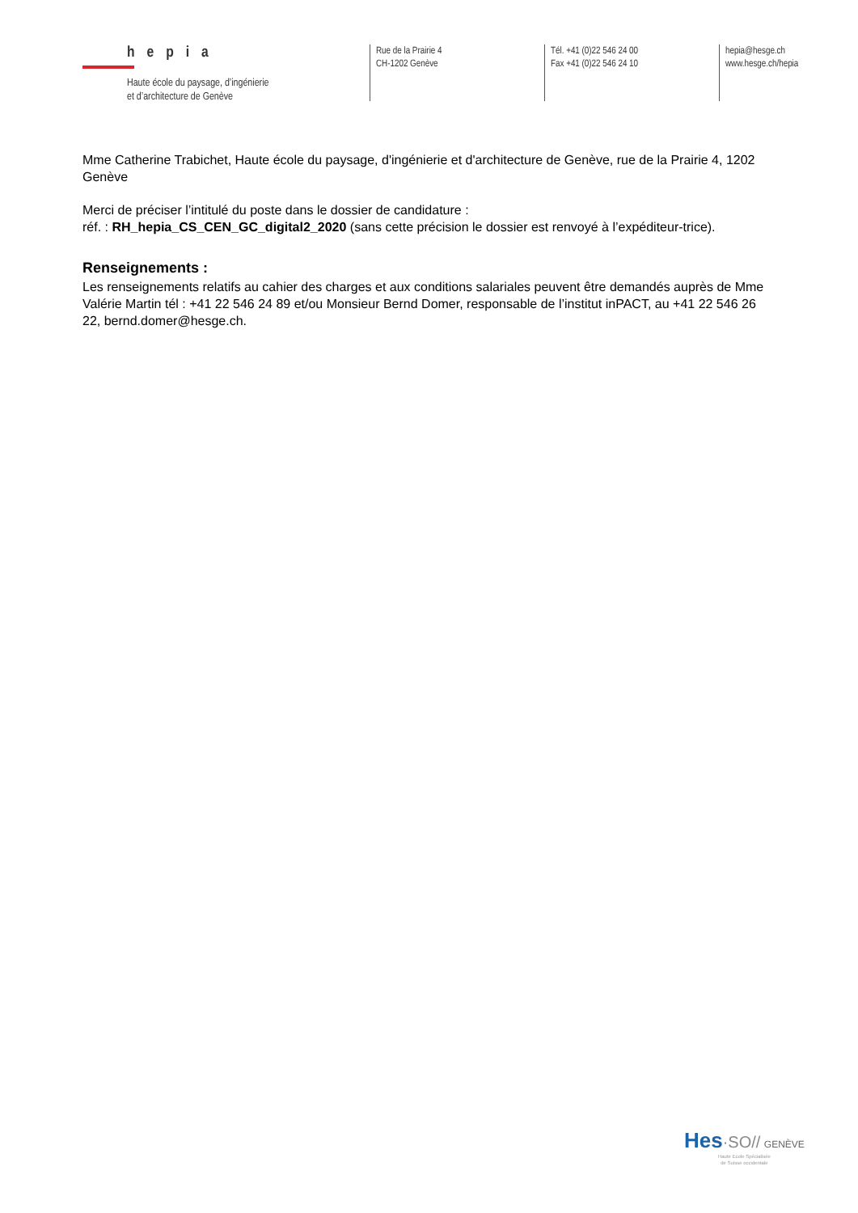hepia
Haute école du paysage, d’ingénierie
et d’architecture de Genève
Rue de la Prairie 4
CH-1202 Genève
Tél. +41 (0)22 546 24 00
Fax +41 (0)22 546 24 10
hepia@hesge.ch
www.hesge.ch/hepia
Mme Catherine Trabichet, Haute école du paysage, d'ingénierie et d'architecture de Genève, rue de la Prairie 4, 1202 Genève
Merci de préciser l’intitulé du poste dans le dossier de candidature :
réf. : RH_hepia_CS_CEN_GC_digital2_2020 (sans cette précision le dossier est renvoyé à l’expéditeur-trice).
Renseignements :
Les renseignements relatifs au cahier des charges et aux conditions salariales peuvent être demandés auprès de Mme Valérie Martin tél : +41 22 546 24 89 et/ou Monsieur Bernd Domer, responsable de l’institut inPACT, au +41 22 546 26 22, bernd.domer@hesge.ch.
Hes·SO// GENÈVE
Haute Ecole Spécialisée
de Suisse occidentale